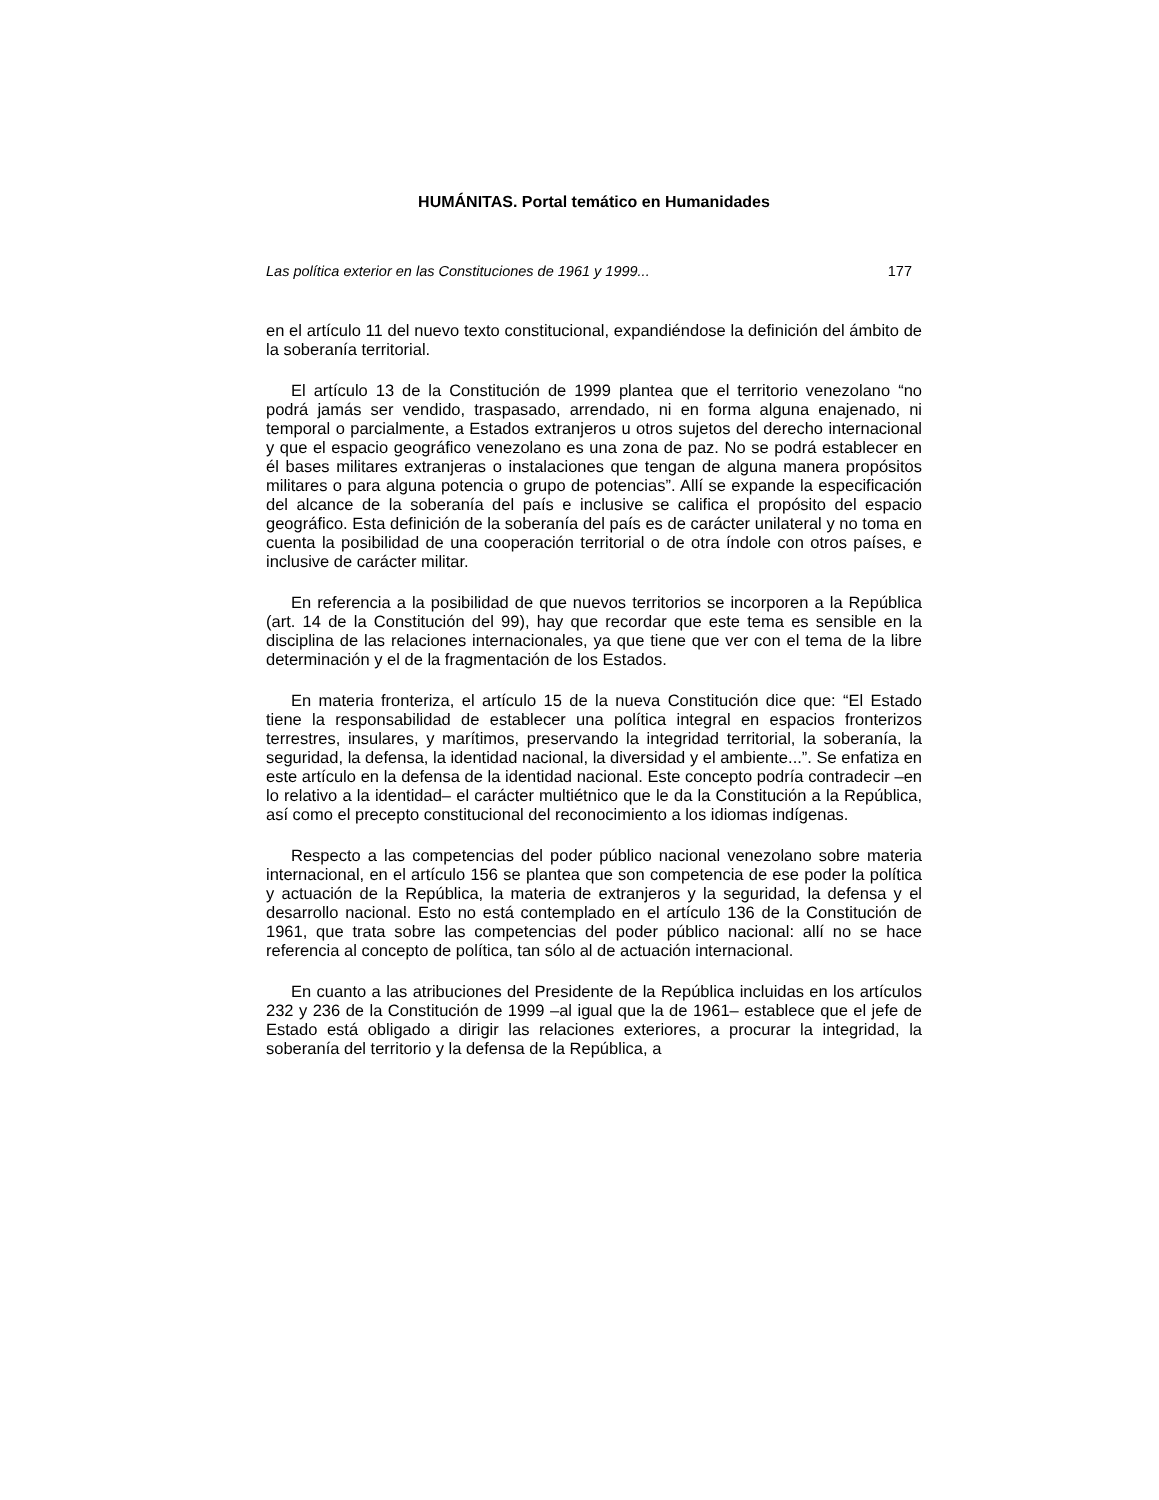HUMÁNITAS. Portal temático en Humanidades
Las política exterior en las Constituciones de 1961 y 1999... 177
en el artículo 11 del nuevo texto constitucional, expandiéndose la definición del ámbito de la soberanía territorial.
El artículo 13 de la Constitución de 1999 plantea que el territorio venezolano “no podrá jamás ser vendido, traspasado, arrendado, ni en forma alguna enajenado, ni temporal o parcialmente, a Estados extranjeros u otros sujetos del derecho internacional y que el espacio geográfico venezolano es una zona de paz. No se podrá establecer en él bases militares extranjeras o instalaciones que tengan de alguna manera propósitos militares o para alguna potencia o grupo de potencias”. Allí se expande la especificación del alcance de la soberanía del país e inclusive se califica el propósito del espacio geográfico. Esta definición de la soberanía del país es de carácter unilateral y no toma en cuenta la posibilidad de una cooperación territorial o de otra índole con otros países, e inclusive de carácter militar.
En referencia a la posibilidad de que nuevos territorios se incorporen a la República (art. 14 de la Constitución del 99), hay que recordar que este tema es sensible en la disciplina de las relaciones internacionales, ya que tiene que ver con el tema de la libre determinación y el de la fragmentación de los Estados.
En materia fronteriza, el artículo 15 de la nueva Constitución dice que: “El Estado tiene la responsabilidad de establecer una política integral en espacios fronterizos terrestres, insulares, y marítimos, preservando la integridad territorial, la soberanía, la seguridad, la defensa, la identidad nacional, la diversidad y el ambiente...”. Se enfatiza en este artículo en la defensa de la identidad nacional. Este concepto podría contradecir –en lo relativo a la identidad– el carácter multiétnico que le da la Constitución a la República, así como el precepto constitucional del reconocimiento a los idiomas indígenas.
Respecto a las competencias del poder público nacional venezolano sobre materia internacional, en el artículo 156 se plantea que son competencia de ese poder la política y actuación de la República, la materia de extranjeros y la seguridad, la defensa y el desarrollo nacional. Esto no está contemplado en el artículo 136 de la Constitución de 1961, que trata sobre las competencias del poder público nacional: allí no se hace referencia al concepto de política, tan sólo al de actuación internacional.
En cuanto a las atribuciones del Presidente de la República incluidas en los artículos 232 y 236 de la Constitución de 1999 –al igual que la de 1961– establece que el jefe de Estado está obligado a dirigir las relaciones exteriores, a procurar la integridad, la soberanía del territorio y la defensa de la República, a